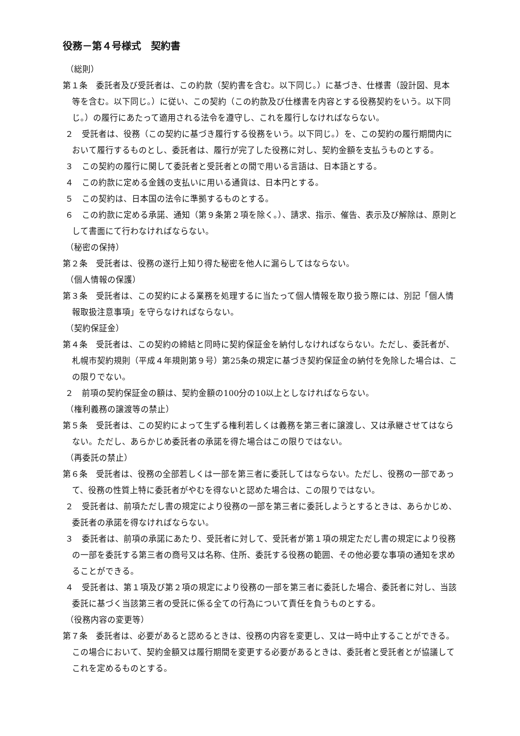役務－第４号様式　契約書
（総則）
第１条　委託者及び受託者は、この約款（契約書を含む。以下同じ。）に基づき、仕様書（設計図、見本等を含む。以下同じ。）に従い、この契約（この約款及び仕様書を内容とする役務契約をいう。以下同じ。）の履行にあたって適用される法令を遵守し、これを履行しなければならない。
２　受託者は、役務（この契約に基づき履行する役務をいう。以下同じ。）を、この契約の履行期間内において履行するものとし、委託者は、履行が完了した役務に対し、契約金額を支払うものとする。
３　この契約の履行に関して委託者と受託者との間で用いる言語は、日本語とする。
４　この約款に定める金銭の支払いに用いる通貨は、日本円とする。
５　この契約は、日本国の法令に準拠するものとする。
６　この約款に定める承諾、通知（第９条第２項を除く。）、請求、指示、催告、表示及び解除は、原則として書面にて行わなければならない。
（秘密の保持）
第２条　受託者は、役務の遂行上知り得た秘密を他人に漏らしてはならない。
（個人情報の保護）
第３条　受託者は、この契約による業務を処理するに当たって個人情報を取り扱う際には、別記「個人情報取扱注意事項」を守らなければならない。
（契約保証金）
第４条　受託者は、この契約の締結と同時に契約保証金を納付しなければならない。ただし、委託者が、札幌市契約規則（平成４年規則第９号）第25条の規定に基づき契約保証金の納付を免除した場合は、この限りでない。
２　前項の契約保証金の額は、契約金額の100分の10以上としなければならない。
（権利義務の譲渡等の禁止）
第５条　受託者は、この契約によって生ずる権利若しくは義務を第三者に譲渡し、又は承継させてはならない。ただし、あらかじめ委託者の承諾を得た場合はこの限りではない。
（再委託の禁止）
第６条　受託者は、役務の全部若しくは一部を第三者に委託してはならない。ただし、役務の一部であって、役務の性質上特に委託者がやむを得ないと認めた場合は、この限りではない。
２　受託者は、前項ただし書の規定により役務の一部を第三者に委託しようとするときは、あらかじめ、委託者の承諾を得なければならない。
３　委託者は、前項の承諾にあたり、受託者に対して、受託者が第１項の規定ただし書の規定により役務の一部を委託する第三者の商号又は名称、住所、委託する役務の範囲、その他必要な事項の通知を求めることができる。
４　受託者は、第１項及び第２項の規定により役務の一部を第三者に委託した場合、委託者に対し、当該委託に基づく当該第三者の受託に係る全ての行為について責任を負うものとする。
（役務内容の変更等）
第７条　委託者は、必要があると認めるときは、役務の内容を変更し、又は一時中止することができる。この場合において、契約金額又は履行期間を変更する必要があるときは、委託者と受託者とが協議してこれを定めるものとする。